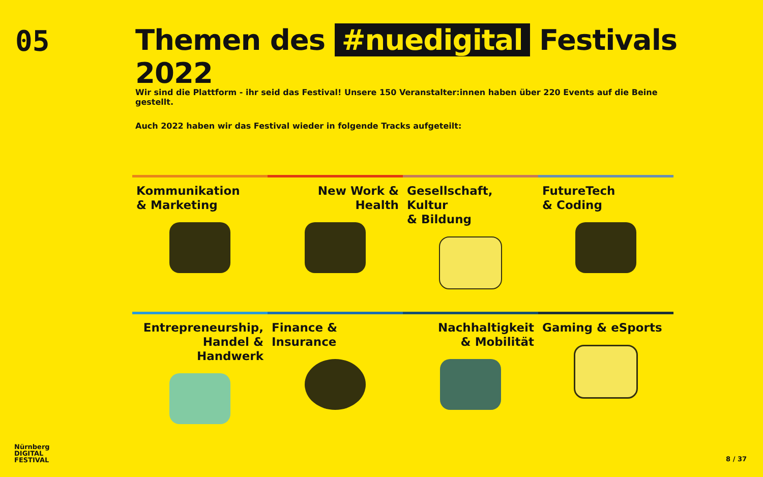05
Themen des #nuedigital Festivals 2022
Wir sind die Plattform - ihr seid das Festival! Unsere 150 Veranstalter:innen haben über 220 Events auf die Beine gestellt.
Auch 2022 haben wir das Festival wieder in folgende Tracks aufgeteilt:
Kommunikation
& Marketing
New Work &
Health
Gesellschaft, Kultur
& Bildung
FutureTech
& Coding
Entrepreneurship,
Handel & Handwerk
Finance & Insurance
Nachhaltigkeit
& Mobilität
Gaming & eSports
Nürnberg
DIGITAL
FESTIVAL
8 / 37